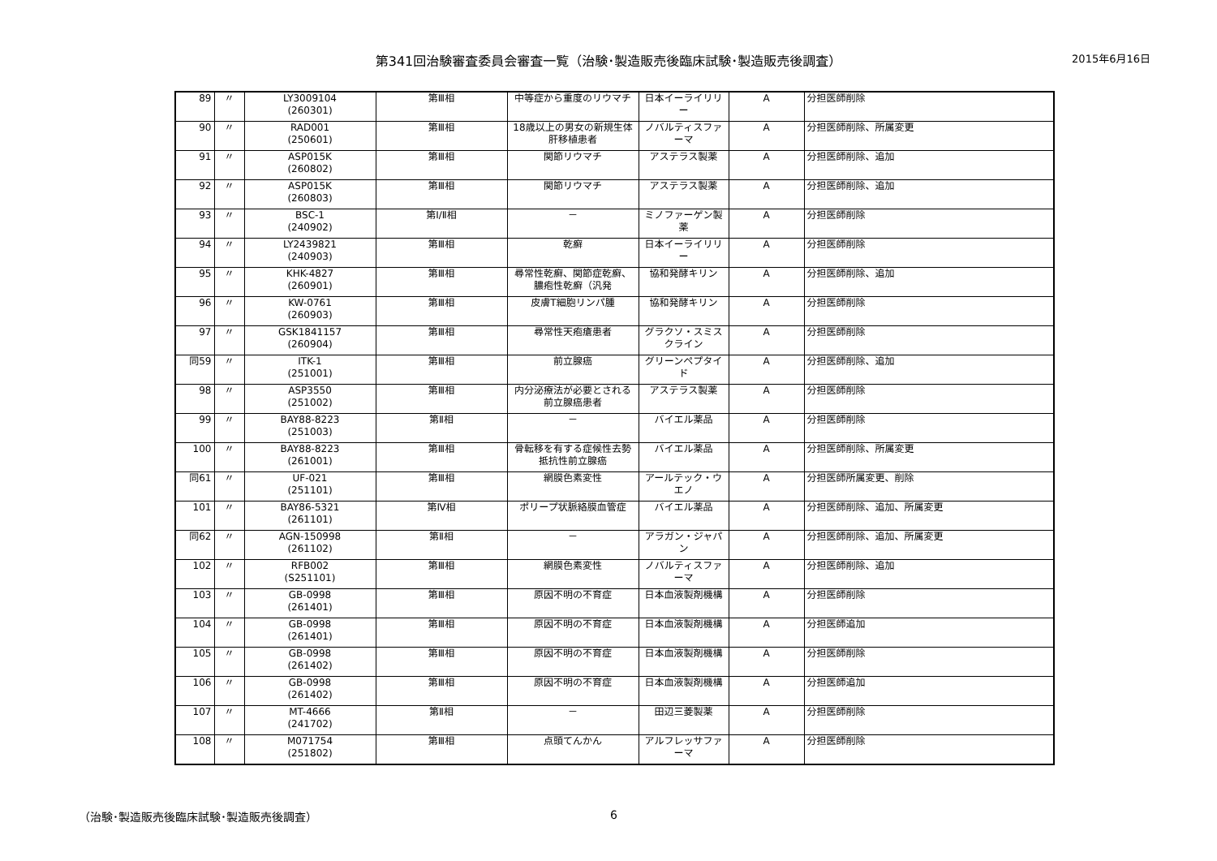第341回治験審査委員会審査一覧（治験･製造販売後臨床試験･製造販売後調査） 2015年6月16日
| 89 | 〃 | LY3009104 (260301) | 第Ⅲ相 | 中等症から重度のリウマチ | 日本イーライリリー | A | 分担医師削除 |
| 90 | 〃 | RAD001 (250601) | 第Ⅲ相 | 18歳以上の男女の新規生体肝移植患者 | ノバルティスファーマ | A | 分担医師削除、所属変更 |
| 91 | 〃 | ASP015K (260802) | 第Ⅲ相 | 関節リウマチ | アステラス製薬 | A | 分担医師削除、追加 |
| 92 | 〃 | ASP015K (260803) | 第Ⅲ相 | 関節リウマチ | アステラス製薬 | A | 分担医師削除、追加 |
| 93 | 〃 | BSC-1 (240902) | 第Ⅰ/Ⅱ相 | － | ミノファーゲン製薬 | A | 分担医師削除 |
| 94 | 〃 | LY2439821 (240903) | 第Ⅲ相 | 乾癬 | 日本イーライリリー | A | 分担医師削除 |
| 95 | 〃 | KHK-4827 (260901) | 第Ⅲ相 | 尋常性乾癬、関節症乾癬、膿疱性乾癬（汎発 | 協和発酵キリン | A | 分担医師削除、追加 |
| 96 | 〃 | KW-0761 (260903) | 第Ⅲ相 | 皮膚T細胞リンパ腫 | 協和発酵キリン | A | 分担医師削除 |
| 97 | 〃 | GSK1841157 (260904) | 第Ⅲ相 | 尋常性天疱瘡患者 | グラクソ・スミスクライン | A | 分担医師削除 |
| 同59 | 〃 | ITK-1 (251001) | 第Ⅲ相 | 前立腺癌 | グリーンペプタイド | A | 分担医師削除、追加 |
| 98 | 〃 | ASP3550 (251002) | 第Ⅲ相 | 内分泌療法が必要とされる前立腺癌患者 | アステラス製薬 | A | 分担医師削除 |
| 99 | 〃 | BAY88-8223 (251003) | 第Ⅱ相 | － | バイエル薬品 | A | 分担医師削除 |
| 100 | 〃 | BAY88-8223 (261001) | 第Ⅲ相 | 骨転移を有する症候性去勢抵抗性前立腺癌 | バイエル薬品 | A | 分担医師削除、所属変更 |
| 同61 | 〃 | UF-021 (251101) | 第Ⅲ相 | 網膜色素変性 | アールテック・ウエノ | A | 分担医師所属変更、削除 |
| 101 | 〃 | BAY86-5321 (261101) | 第Ⅳ相 | ポリープ状脈絡膜血管症 | バイエル薬品 | A | 分担医師削除、追加、所属変更 |
| 同62 | 〃 | AGN-150998 (261102) | 第Ⅱ相 | － | アラガン・ジャパン | A | 分担医師削除、追加、所属変更 |
| 102 | 〃 | RFB002 (S251101) | 第Ⅲ相 | 網膜色素変性 | ノバルティスファーマ | A | 分担医師削除、追加 |
| 103 | 〃 | GB-0998 (261401) | 第Ⅲ相 | 原因不明の不育症 | 日本血液製剤機構 | A | 分担医師削除 |
| 104 | 〃 | GB-0998 (261401) | 第Ⅲ相 | 原因不明の不育症 | 日本血液製剤機構 | A | 分担医師追加 |
| 105 | 〃 | GB-0998 (261402) | 第Ⅲ相 | 原因不明の不育症 | 日本血液製剤機構 | A | 分担医師削除 |
| 106 | 〃 | GB-0998 (261402) | 第Ⅲ相 | 原因不明の不育症 | 日本血液製剤機構 | A | 分担医師追加 |
| 107 | 〃 | MT-4666 (241702) | 第Ⅱ相 | － | 田辺三菱製薬 | A | 分担医師削除 |
| 108 | 〃 | M071754 (251802) | 第Ⅲ相 | 点頭てんかん | アルフレッサファーマ | A | 分担医師削除 |
（治験･製造販売後臨床試験･製造販売後調査）
6